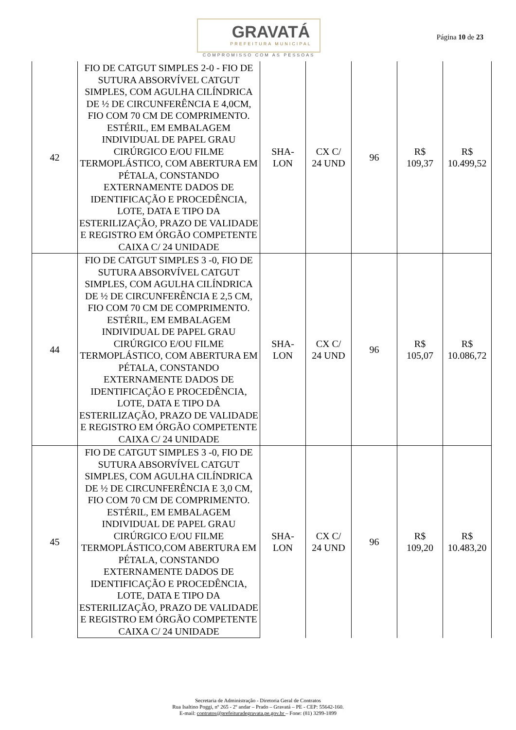GRAVATÁ
PREFEITURA MUNICIPAL
COMPROMISSO COM AS PESSOAS
Página 10 de 23
| 42 | FIO DE CATGUT SIMPLES 2-0 - FIO DE SUTURA ABSORVÍVEL CATGUT SIMPLES, COM AGULHA CILÍNDRICA DE ½ DE CIRCUNFERÊNCIA E 4,0CM, FIO COM 70 CM DE COMPRIMENTO. ESTÉRIL, EM EMBALAGEM INDIVIDUAL DE PAPEL GRAU CIRÚRGICO E/OU FILME TERMOPLÁSTICO, COM ABERTURA EM PÉTALA, CONSTANDO EXTERNAMENTE DADOS DE IDENTIFICAÇÃO E PROCEDÊNCIA, LOTE, DATA E TIPO DA ESTERILIZAÇÃO, PRAZO DE VALIDADE E REGISTRO EM ÓRGÃO COMPETENTE CAIXA C/ 24 UNIDADE | SHA- LON | CX C/ 24 UND | 96 | R$ 109,37 | R$ 10.499,52 |
| 44 | FIO DE CATGUT SIMPLES 3 -0, FIO DE SUTURA ABSORVÍVEL CATGUT SIMPLES, COM AGULHA CILÍNDRICA DE ½ DE CIRCUNFERÊNCIA E 2,5 CM, FIO COM 70 CM DE COMPRIMENTO. ESTÉRIL, EM EMBALAGEM INDIVIDUAL DE PAPEL GRAU CIRÚRGICO E/OU FILME TERMOPLÁSTICO, COM ABERTURA EM PÉTALA, CONSTANDO EXTERNAMENTE DADOS DE IDENTIFICAÇÃO E PROCEDÊNCIA, LOTE, DATA E TIPO DA ESTERILIZAÇÃO, PRAZO DE VALIDADE E REGISTRO EM ÓRGÃO COMPETENTE CAIXA C/ 24 UNIDADE | SHA- LON | CX C/ 24 UND | 96 | R$ 105,07 | R$ 10.086,72 |
| 45 | FIO DE CATGUT SIMPLES 3 -0, FIO DE SUTURA ABSORVÍVEL CATGUT SIMPLES, COM AGULHA CILÍNDRICA DE ½ DE CIRCUNFERÊNCIA E 3,0 CM, FIO COM 70 CM DE COMPRIMENTO. ESTÉRIL, EM EMBALAGEM INDIVIDUAL DE PAPEL GRAU CIRÚRGICO E/OU FILME TERMOPLÁSTICO,COM ABERTURA EM PÉTALA, CONSTANDO EXTERNAMENTE DADOS DE IDENTIFICAÇÃO E PROCEDÊNCIA, LOTE, DATA E TIPO DA ESTERILIZAÇÃO, PRAZO DE VALIDADE E REGISTRO EM ÓRGÃO COMPETENTE CAIXA C/ 24 UNIDADE | SHA- LON | CX C/ 24 UND | 96 | R$ 109,20 | R$ 10.483,20 |
Secretaria de Administração - Diretoria Geral de Contratos
Rua Isaltino Poggi, nº 265 - 2º andar – Prado – Gravatá – PE - CEP: 55642-160.
E-mail: contratos@prefeituradegravata.pe.gov.br – Fone: (81) 3299-1899